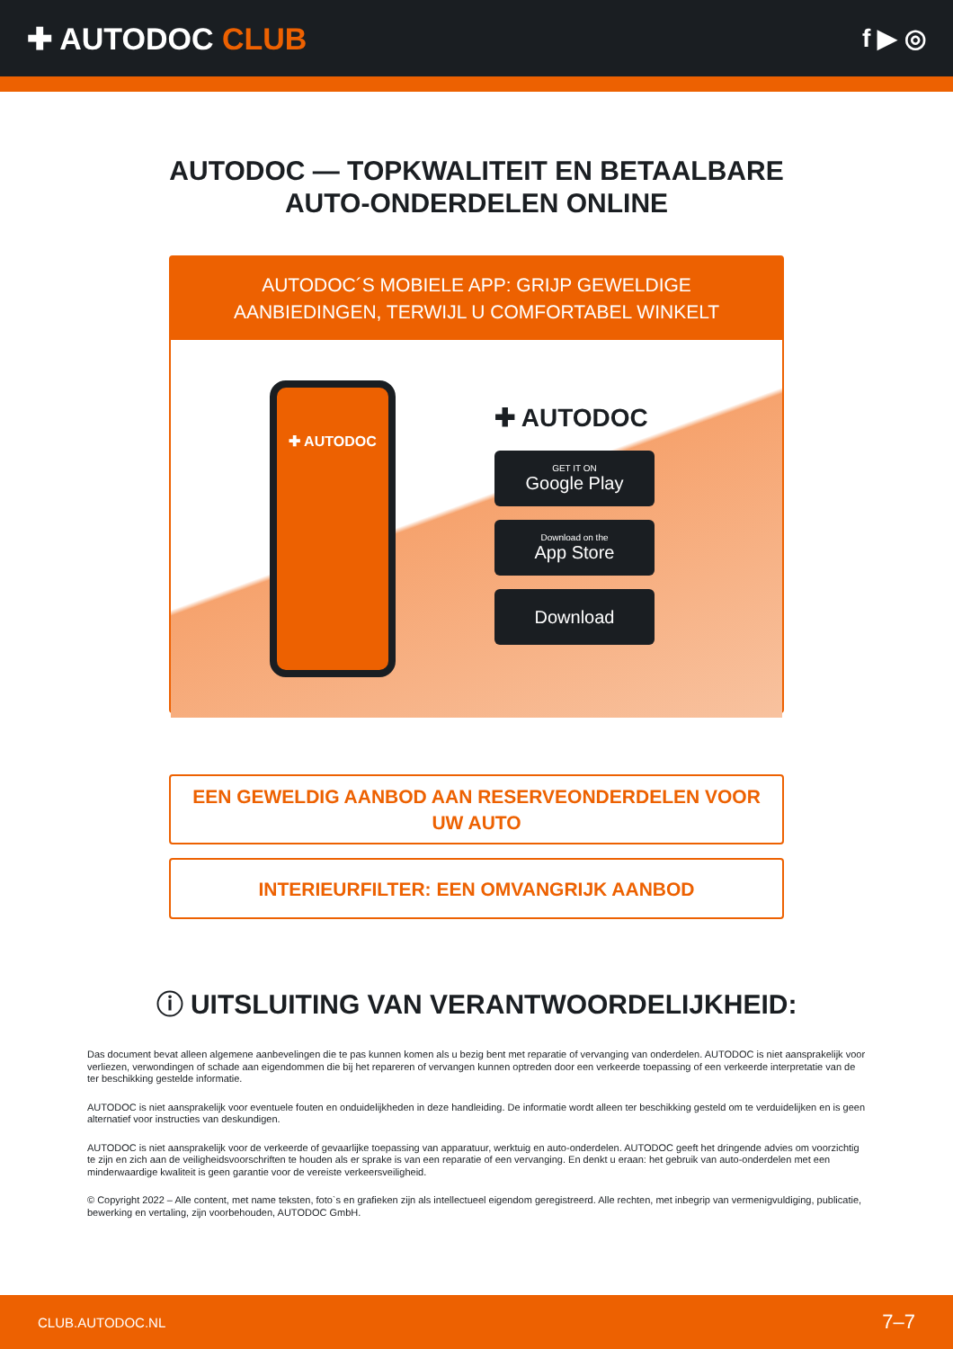✚ AUTODOC CLUB
f ▶ ◎
AUTODOC — TOPKWALITEIT EN BETAALBARE AUTO-ONDERDELEN ONLINE
AUTODOC´S MOBIELE APP: GRIJP GEWELDIGE AANBIEDINGEN, TERWIJL U COMFORTABEL WINKELT
✚ AUTODOC
✚ AUTODOC
GET IT ON
Google Play
Download on the
App Store
Download
EEN GEWELDIG AANBOD AAN RESERVEONDERDELEN VOOR UW AUTO
INTERIEURFILTER: EEN OMVANGRIJK AANBOD
ⓘ UITSLUITING VAN VERANTWOORDELIJKHEID:
Das document bevat alleen algemene aanbevelingen die te pas kunnen komen als u bezig bent met reparatie of vervanging van onderdelen. AUTODOC is niet aansprakelijk voor verliezen, verwondingen of schade aan eigendommen die bij het repareren of vervangen kunnen optreden door een verkeerde toepassing of een verkeerde interpretatie van de ter beschikking gestelde informatie.
AUTODOC is niet aansprakelijk voor eventuele fouten en onduidelijkheden in deze handleiding. De informatie wordt alleen ter beschikking gesteld om te verduidelijken en is geen alternatief voor instructies van deskundigen.
AUTODOC is niet aansprakelijk voor de verkeerde of gevaarlijke toepassing van apparatuur, werktuig en auto-onderdelen. AUTODOC geeft het dringende advies om voorzichtig te zijn en zich aan de veiligheidsvoorschriften te houden als er sprake is van een reparatie of een vervanging. En denkt u eraan: het gebruik van auto-onderdelen met een minderwaardige kwaliteit is geen garantie voor de vereiste verkeersveiligheid.
© Copyright 2022 – Alle content, met name teksten, foto`s en grafieken zijn als intellectueel eigendom geregistreerd. Alle rechten, met inbegrip van vermenigvuldiging, publicatie, bewerking en vertaling, zijn voorbehouden, AUTODOC GmbH.
CLUB.AUTODOC.NL 7–7